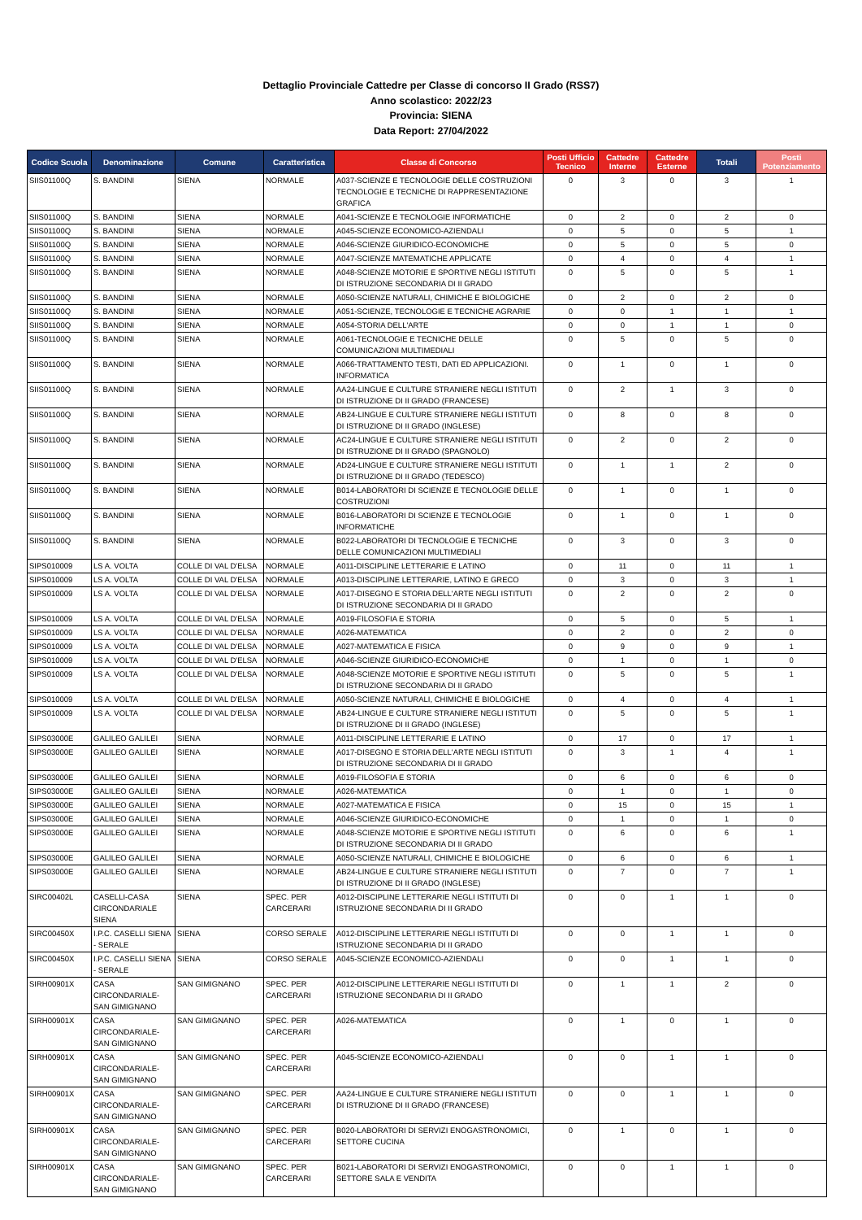Dettaglio Provinciale Cattedre per Classe di concorso II Grado (RSS7)
Anno scolastico: 2022/23
Provincia: SIENA
Data Report: 27/04/2022
| Codice Scuola | Denominazione | Comune | Caratteristica | Classe di Concorso | Posti Ufficio Tecnico | Cattedre Interne | Cattedre Esterne | Totali | Posti Potenziamento |
| --- | --- | --- | --- | --- | --- | --- | --- | --- | --- |
| SIIS01100Q | S. BANDINI | SIENA | NORMALE | A037-SCIENZE E TECNOLOGIE DELLE COSTRUZIONI TECNOLOGIE E TECNICHE DI RAPPRESENTAZIONE GRAFICA | 0 | 3 | 0 | 3 | 1 |
| SIIS01100Q | S. BANDINI | SIENA | NORMALE | A041-SCIENZE E TECNOLOGIE INFORMATICHE | 0 | 2 | 0 | 2 | 0 |
| SIIS01100Q | S. BANDINI | SIENA | NORMALE | A045-SCIENZE ECONOMICO-AZIENDALI | 0 | 5 | 0 | 5 | 1 |
| SIIS01100Q | S. BANDINI | SIENA | NORMALE | A046-SCIENZE GIURIDICO-ECONOMICHE | 0 | 5 | 0 | 5 | 0 |
| SIIS01100Q | S. BANDINI | SIENA | NORMALE | A047-SCIENZE MATEMATICHE APPLICATE | 0 | 4 | 0 | 4 | 1 |
| SIIS01100Q | S. BANDINI | SIENA | NORMALE | A048-SCIENZE MOTORIE E SPORTIVE NEGLI ISTITUTI DI ISTRUZIONE SECONDARIA DI II GRADO | 0 | 5 | 0 | 5 | 1 |
| SIIS01100Q | S. BANDINI | SIENA | NORMALE | A050-SCIENZE NATURALI, CHIMICHE E BIOLOGICHE | 0 | 2 | 0 | 2 | 0 |
| SIIS01100Q | S. BANDINI | SIENA | NORMALE | A051-SCIENZE, TECNOLOGIE E TECNICHE AGRARIE | 0 | 0 | 1 | 1 | 1 |
| SIIS01100Q | S. BANDINI | SIENA | NORMALE | A054-STORIA DELL'ARTE | 0 | 0 | 1 | 1 | 0 |
| SIIS01100Q | S. BANDINI | SIENA | NORMALE | A061-TECNOLOGIE E TECNICHE DELLE COMUNICAZIONI MULTIMEDIALI | 0 | 5 | 0 | 5 | 0 |
| SIIS01100Q | S. BANDINI | SIENA | NORMALE | A066-TRATTAMENTO TESTI, DATI ED APPLICAZIONI. INFORMATICA | 0 | 1 | 0 | 1 | 0 |
| SIIS01100Q | S. BANDINI | SIENA | NORMALE | AA24-LINGUE E CULTURE STRANIERE NEGLI ISTITUTI DI ISTRUZIONE DI II GRADO (FRANCESE) | 0 | 2 | 1 | 3 | 0 |
| SIIS01100Q | S. BANDINI | SIENA | NORMALE | AB24-LINGUE E CULTURE STRANIERE NEGLI ISTITUTI DI ISTRUZIONE DI II GRADO (INGLESE) | 0 | 8 | 0 | 8 | 0 |
| SIIS01100Q | S. BANDINI | SIENA | NORMALE | AC24-LINGUE E CULTURE STRANIERE NEGLI ISTITUTI DI ISTRUZIONE DI II GRADO (SPAGNOLO) | 0 | 2 | 0 | 2 | 0 |
| SIIS01100Q | S. BANDINI | SIENA | NORMALE | AD24-LINGUE E CULTURE STRANIERE NEGLI ISTITUTI DI ISTRUZIONE DI II GRADO (TEDESCO) | 0 | 1 | 1 | 2 | 0 |
| SIIS01100Q | S. BANDINI | SIENA | NORMALE | B014-LABORATORI DI SCIENZE E TECNOLOGIE DELLE COSTRUZIONI | 0 | 1 | 0 | 1 | 0 |
| SIIS01100Q | S. BANDINI | SIENA | NORMALE | B016-LABORATORI DI SCIENZE E TECNOLOGIE INFORMATICHE | 0 | 1 | 0 | 1 | 0 |
| SIIS01100Q | S. BANDINI | SIENA | NORMALE | B022-LABORATORI DI TECNOLOGIE E TECNICHE DELLE COMUNICAZIONI MULTIMEDIALI | 0 | 3 | 0 | 3 | 0 |
| SIPS010009 | LS A. VOLTA | COLLE DI VAL D'ELSA | NORMALE | A011-DISCIPLINE LETTERARIE E LATINO | 0 | 11 | 0 | 11 | 1 |
| SIPS010009 | LS A. VOLTA | COLLE DI VAL D'ELSA | NORMALE | A013-DISCIPLINE LETTERARIE, LATINO E GRECO | 0 | 3 | 0 | 3 | 1 |
| SIPS010009 | LS A. VOLTA | COLLE DI VAL D'ELSA | NORMALE | A017-DISEGNO E STORIA DELL'ARTE NEGLI ISTITUTI DI ISTRUZIONE SECONDARIA DI II GRADO | 0 | 2 | 0 | 2 | 0 |
| SIPS010009 | LS A. VOLTA | COLLE DI VAL D'ELSA | NORMALE | A019-FILOSOFIA E STORIA | 0 | 5 | 0 | 5 | 1 |
| SIPS010009 | LS A. VOLTA | COLLE DI VAL D'ELSA | NORMALE | A026-MATEMATICA | 0 | 2 | 0 | 2 | 0 |
| SIPS010009 | LS A. VOLTA | COLLE DI VAL D'ELSA | NORMALE | A027-MATEMATICA E FISICA | 0 | 9 | 0 | 9 | 1 |
| SIPS010009 | LS A. VOLTA | COLLE DI VAL D'ELSA | NORMALE | A046-SCIENZE GIURIDICO-ECONOMICHE | 0 | 1 | 0 | 1 | 0 |
| SIPS010009 | LS A. VOLTA | COLLE DI VAL D'ELSA | NORMALE | A048-SCIENZE MOTORIE E SPORTIVE NEGLI ISTITUTI DI ISTRUZIONE SECONDARIA DI II GRADO | 0 | 5 | 0 | 5 | 1 |
| SIPS010009 | LS A. VOLTA | COLLE DI VAL D'ELSA | NORMALE | A050-SCIENZE NATURALI, CHIMICHE E BIOLOGICHE | 0 | 4 | 0 | 4 | 1 |
| SIPS010009 | LS A. VOLTA | COLLE DI VAL D'ELSA | NORMALE | AB24-LINGUE E CULTURE STRANIERE NEGLI ISTITUTI DI ISTRUZIONE DI II GRADO (INGLESE) | 0 | 5 | 0 | 5 | 1 |
| SIPS03000E | GALILEO GALILEI | SIENA | NORMALE | A011-DISCIPLINE LETTERARIE E LATINO | 0 | 17 | 0 | 17 | 1 |
| SIPS03000E | GALILEO GALILEI | SIENA | NORMALE | A017-DISEGNO E STORIA DELL'ARTE NEGLI ISTITUTI DI ISTRUZIONE SECONDARIA DI II GRADO | 0 | 3 | 1 | 4 | 1 |
| SIPS03000E | GALILEO GALILEI | SIENA | NORMALE | A019-FILOSOFIA E STORIA | 0 | 6 | 0 | 6 | 0 |
| SIPS03000E | GALILEO GALILEI | SIENA | NORMALE | A026-MATEMATICA | 0 | 1 | 0 | 1 | 0 |
| SIPS03000E | GALILEO GALILEI | SIENA | NORMALE | A027-MATEMATICA E FISICA | 0 | 15 | 0 | 15 | 1 |
| SIPS03000E | GALILEO GALILEI | SIENA | NORMALE | A046-SCIENZE GIURIDICO-ECONOMICHE | 0 | 1 | 0 | 1 | 0 |
| SIPS03000E | GALILEO GALILEI | SIENA | NORMALE | A048-SCIENZE MOTORIE E SPORTIVE NEGLI ISTITUTI DI ISTRUZIONE SECONDARIA DI II GRADO | 0 | 6 | 0 | 6 | 1 |
| SIPS03000E | GALILEO GALILEI | SIENA | NORMALE | A050-SCIENZE NATURALI, CHIMICHE E BIOLOGICHE | 0 | 6 | 0 | 6 | 1 |
| SIPS03000E | GALILEO GALILEI | SIENA | NORMALE | AB24-LINGUE E CULTURE STRANIERE NEGLI ISTITUTI DI ISTRUZIONE DI II GRADO (INGLESE) | 0 | 7 | 0 | 7 | 1 |
| SIRC00402L | CASELLI-CASA CIRCONDARIALE SIENA | SIENA | SPEC. PER CARCERARI | A012-DISCIPLINE LETTERARIE NEGLI ISTITUTI DI ISTRUZIONE SECONDARIA DI II GRADO | 0 | 0 | 1 | 1 | 0 |
| SIRC00450X | I.P.C. CASELLI SIENA - SERALE | SIENA | CORSO SERALE | A012-DISCIPLINE LETTERARIE NEGLI ISTITUTI DI ISTRUZIONE SECONDARIA DI II GRADO | 0 | 0 | 1 | 1 | 0 |
| SIRC00450X | I.P.C. CASELLI SIENA - SERALE | SIENA | CORSO SERALE | A045-SCIENZE ECONOMICO-AZIENDALI | 0 | 0 | 1 | 1 | 0 |
| SIRH00901X | CASA CIRCONDARIALE-SAN GIMIGNANO | SAN GIMIGNANO | SPEC. PER CARCERARI | A012-DISCIPLINE LETTERARIE NEGLI ISTITUTI DI ISTRUZIONE SECONDARIA DI II GRADO | 0 | 1 | 1 | 2 | 0 |
| SIRH00901X | CASA CIRCONDARIALE-SAN GIMIGNANO | SAN GIMIGNANO | SPEC. PER CARCERARI | A026-MATEMATICA | 0 | 1 | 0 | 1 | 0 |
| SIRH00901X | CASA CIRCONDARIALE-SAN GIMIGNANO | SAN GIMIGNANO | SPEC. PER CARCERARI | A045-SCIENZE ECONOMICO-AZIENDALI | 0 | 0 | 1 | 1 | 0 |
| SIRH00901X | CASA CIRCONDARIALE-SAN GIMIGNANO | SAN GIMIGNANO | SPEC. PER CARCERARI | AA24-LINGUE E CULTURE STRANIERE NEGLI ISTITUTI DI ISTRUZIONE DI II GRADO (FRANCESE) | 0 | 0 | 1 | 1 | 0 |
| SIRH00901X | CASA CIRCONDARIALE-SAN GIMIGNANO | SAN GIMIGNANO | SPEC. PER CARCERARI | B020-LABORATORI DI SERVIZI ENOGASTRONOMICI, SETTORE CUCINA | 0 | 1 | 0 | 1 | 0 |
| SIRH00901X | CASA CIRCONDARIALE-SAN GIMIGNANO | SAN GIMIGNANO | SPEC. PER CARCERARI | B021-LABORATORI DI SERVIZI ENOGASTRONOMICI, SETTORE SALA E VENDITA | 0 | 0 | 1 | 1 | 0 |